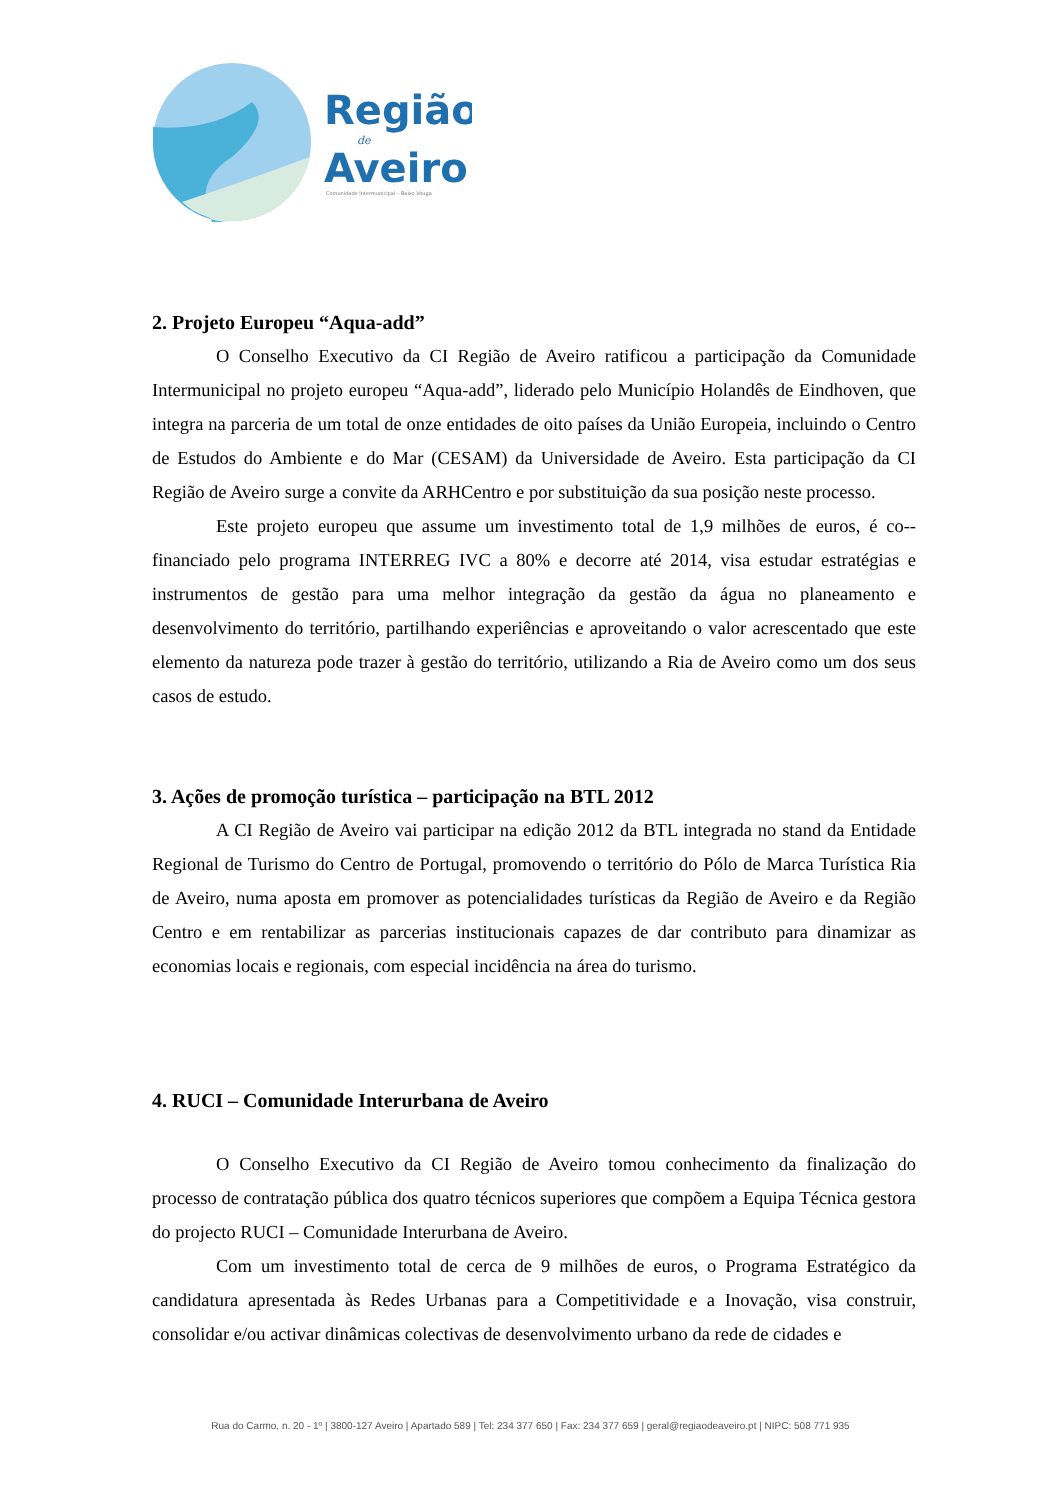Região
de
Aveiro
Comunidade Intermunicipal – Baixo Vouga
2. Projeto Europeu “Aqua-add”
O Conselho Executivo da CI Região de Aveiro ratificou a participação da Comunidade Intermunicipal no projeto europeu “Aqua-add”, liderado pelo Município Holandês de Eindhoven, que integra na parceria de um total de onze entidades de oito países da União Europeia, incluindo o Centro de Estudos do Ambiente e do Mar (CESAM) da Universidade de Aveiro. Esta participação da CI Região de Aveiro surge a convite da ARHCentro e por substituição da sua posição neste processo.
Este projeto europeu que assume um investimento total de 1,9 milhões de euros, é co--financiado pelo programa INTERREG IVC a 80% e decorre até 2014, visa estudar estratégias e instrumentos de gestão para uma melhor integração da gestão da água no planeamento e desenvolvimento do território, partilhando experiências e aproveitando o valor acrescentado que este elemento da natureza pode trazer à gestão do território, utilizando a Ria de Aveiro como um dos seus casos de estudo.
3. Ações de promoção turística – participação na BTL 2012
A CI Região de Aveiro vai participar na edição 2012 da BTL integrada no stand da Entidade Regional de Turismo do Centro de Portugal, promovendo o território do Pólo de Marca Turística Ria de Aveiro, numa aposta em promover as potencialidades turísticas da Região de Aveiro e da Região Centro e em rentabilizar as parcerias institucionais capazes de dar contributo para dinamizar as economias locais e regionais, com especial incidência na área do turismo.
4. RUCI – Comunidade Interurbana de Aveiro
O Conselho Executivo da CI Região de Aveiro tomou conhecimento da finalização do processo de contratação pública dos quatro técnicos superiores que compõem a Equipa Técnica gestora do projecto RUCI – Comunidade Interurbana de Aveiro.
Com um investimento total de cerca de 9 milhões de euros, o Programa Estratégico da candidatura apresentada às Redes Urbanas para a Competitividade e a Inovação, visa construir, consolidar e/ou activar dinâmicas colectivas de desenvolvimento urbano da rede de cidades e
Rua do Carmo, n. 20 - 1º | 3800-127 Aveiro | Apartado 589 | Tel: 234 377 650 | Fax: 234 377 659 | geral@regiaodeaveiro.pt | NIPC: 508 771 935